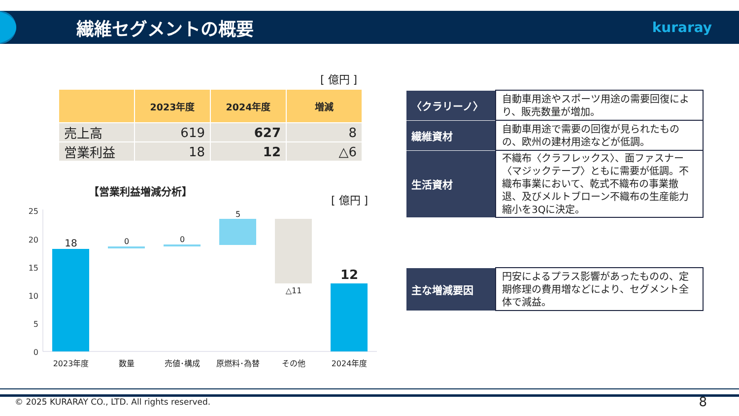繊維セグメントの概要
kuraray
[ 億円 ]
| | 2023年度 | 2024年度 | 増減 |
| --- | --- | --- | --- |
| 売上高 | 619 | 627 | 8 |
| 営業利益 | 18 | 12 | △6 |
【営業利益増減分析】
[ 億円 ]
25
20
15
10
5
0
18
0
0
5
△11
12
2023年度
数量
売値･構成
原燃料･為替
その他
2024年度
| 〈クラリーノ〉 | 自動車用途やスポーツ用途の需要回復により、販売数量が増加。 |
| 繊維資材 | 自動車用途で需要の回復が見られたものの、欧州の建材用途などが低調。 |
| 生活資材 | 不織布〈クラフレックス〉、面ファスナー〈マジックテープ〉ともに需要が低調。不織布事業において、乾式不織布の事業撤退、及びメルトブローン不織布の生産能力縮小を3Qに決定。 |
| 主な増減要因 | 円安によるプラス影響があったものの、定期修理の費用増などにより、セグメント全体で減益。 |
© 2025 KURARAY CO., LTD. All rights reserved.
8